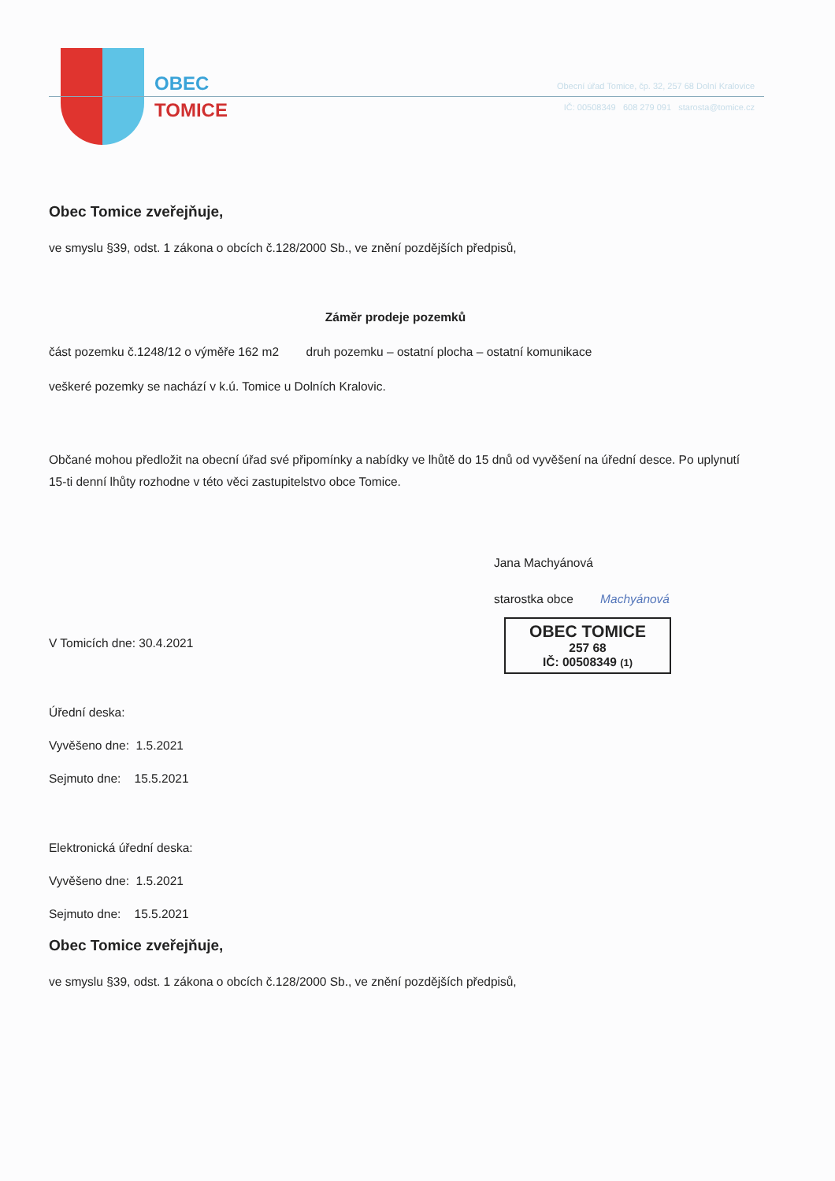OBEC
TOMICE
Obecní úřad Tomice, čp. 32, 257 68 Dolní Kralovice
IČ: 00508349 608 279 091 starosta@tomice.cz
Obec Tomice zveřejňuje,
ve smyslu §39, odst. 1 zákona o obcích č.128/2000 Sb., ve znění pozdějších předpisů,
Záměr prodeje pozemků
část pozemku č.1248/12 o výměře 162 m2 druh pozemku – ostatní plocha – ostatní komunikace
veškeré pozemky se nachází v k.ú. Tomice u Dolních Kralovic.
Občané mohou předložit na obecní úřad své připomínky a nabídky ve lhůtě do 15 dnů od vyvěšení na úřední desce. Po uplynutí 15-ti denní lhůty rozhodne v této věci zastupitelstvo obce Tomice.
Jana Machyánová
starostka obce Machyánová
V Tomicích dne: 30.4.2021
OBEC TOMICE
257 68
IČ: 00508349 (1)
Úřední deska:
Vyvěšeno dne: 1.5.2021
Sejmuto dne: 15.5.2021
Elektronická úřední deska:
Vyvěšeno dne: 1.5.2021
Sejmuto dne: 15.5.2021
Obec Tomice zveřejňuje,
ve smyslu §39, odst. 1 zákona o obcích č.128/2000 Sb., ve znění pozdějších předpisů,